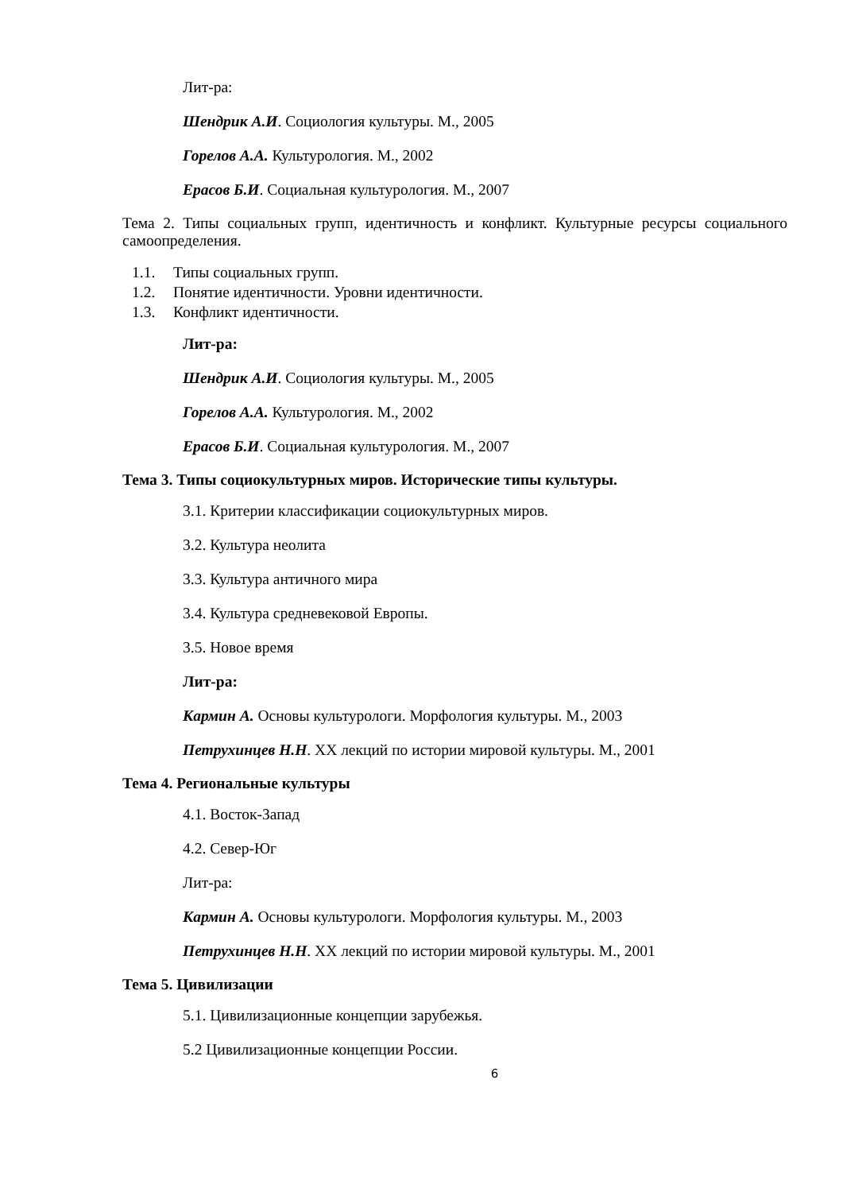Лит-ра:
Шендрик А.И. Социология культуры. М., 2005
Горелов А.А. Культурология. М., 2002
Ерасов Б.И. Социальная культурология. М., 2007
Тема 2. Типы социальных групп, идентичность и конфликт. Культурные ресурсы социального самоопределения.
1.1. Типы социальных групп.
1.2. Понятие идентичности. Уровни идентичности.
1.3. Конфликт идентичности.
Лит-ра:
Шендрик А.И. Социология культуры. М., 2005
Горелов А.А. Культурология. М., 2002
Ерасов Б.И. Социальная культурология. М., 2007
Тема 3. Типы социокультурных миров. Исторические типы культуры.
3.1. Критерии классификации социокультурных миров.
3.2. Культура неолита
3.3. Культура античного мира
3.4. Культура средневековой Европы.
3.5. Новое время
Лит-ра:
Кармин А. Основы культурологи. Морфология культуры. М., 2003
Петрухинцев Н.Н. XX лекций по истории мировой культуры. М., 2001
Тема 4. Региональные культуры
4.1. Восток-Запад
4.2. Север-Юг
Лит-ра:
Кармин А. Основы культурологи. Морфология культуры. М., 2003
Петрухинцев Н.Н. XX лекций по истории мировой культуры. М., 2001
Тема 5. Цивилизации
5.1. Цивилизационные концепции зарубежья.
5.2 Цивилизационные концепции России.
6